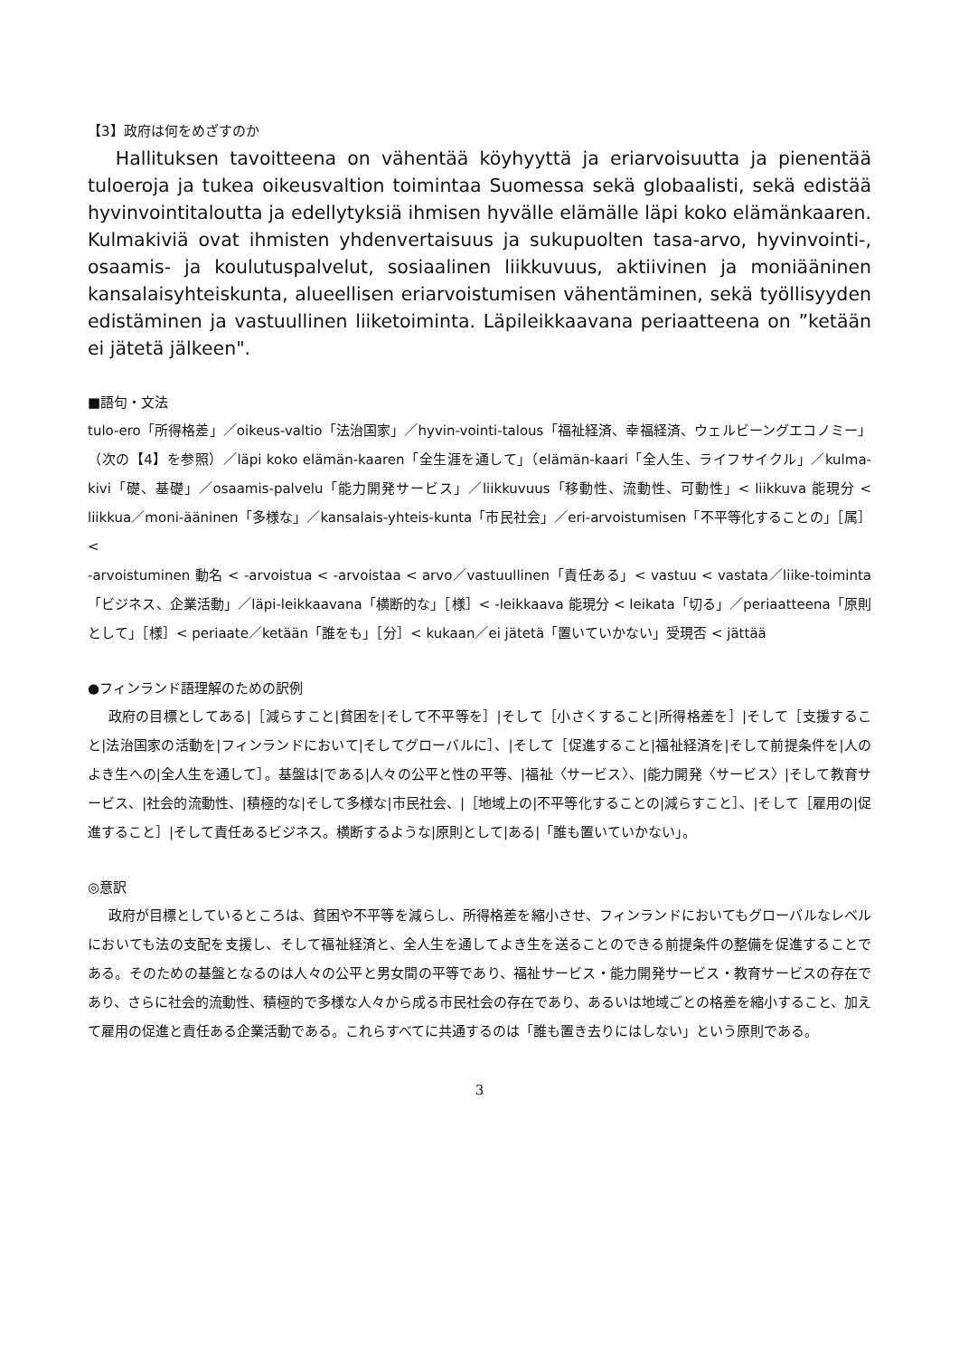【3】政府は何をめざすのか
Hallituksen tavoitteena on vähentää köyhyyttä ja eriarvoisuutta ja pienentää tuloeroja ja tukea oikeusvaltion toimintaa Suomessa sekä globaalisti, sekä edistää hyvinvointitaloutta ja edellytyksiä ihmisen hyvälle elämälle läpi koko elämänkaaren. Kulmakiviä ovat ihmisten yhdenvertaisuus ja sukupuolten tasa-arvo, hyvinvointi-, osaamis- ja koulutuspalvelut, sosiaalinen liikkuvuus, aktiivinen ja moniääninen kansalaisyhteiskunta, alueellisen eriarvoistumisen vähentäminen, sekä työllisyyden edistäminen ja vastuullinen liiketoiminta. Läpileikkaavana periaatteena on ”ketään ei jätetä jälkeen".
■語句・文法
tulo-ero「所得格差」／oikeus-valtio「法治国家」／hyvin-vointi-talous「福祉経済、幸福経済、ウェルビーングエコノミー」（次の【4】を参照）／läpi koko elämän-kaaren「全生涯を通して」（elämän-kaari「全人生、ライフサイクル」／kulma-kivi「礎、基礎」／osaamis-palvelu「能力開発サービス」／liikkuvuus「移動性、流動性、可動性」< liikkuva 能現分 < liikkua／moni-ääninen「多様な」／kansalais-yhteis-kunta「市民社会」／eri-arvoistumisen「不平等化することの」［属］<
-arvoistuminen 動名 < -arvoistua < -arvoistaa < arvo／vastuullinen「責任ある」< vastuu < vastata／liike-toiminta「ビジネス、企業活動」／läpi-leikkaavana「横断的な」［様］< -leikkaava 能現分 < leikata「切る」／periaatteena「原則として」［様］< periaate／ketään「誰をも」［分］< kukaan／ei jätetä「置いていかない」受現否 < jättää
●フィンランド語理解のための訳例
政府の目標としてある|［減らすこと|貧困を|そして不平等を］|そして［小さくすること|所得格差を］|そして［支援すること|法治国家の活動を|フィンランドにおいて|そしてグローバルに］、|そして［促進すること|福祉経済を|そして前提条件を|人のよき生への|全人生を通して］。基盤は|である|人々の公平と性の平等、|福祉〈サービス〉、|能力開発〈サービス〉|そして教育サービス、|社会的流動性、|積極的な|そして多様な|市民社会、|［地域上の|不平等化することの|減らすこと］、|そして［雇用の|促進すること］|そして責任あるビジネス。横断するような|原則として|ある|「誰も置いていかない」。
◎意訳
政府が目標としているところは、貧困や不平等を減らし、所得格差を縮小させ、フィンランドにおいてもグローバルなレベルにおいても法の支配を支援し、そして福祉経済と、全人生を通してよき生を送ることのできる前提条件の整備を促進することである。そのための基盤となるのは人々の公平と男女間の平等であり、福祉サービス・能力開発サービス・教育サービスの存在であり、さらに社会的流動性、積極的で多様な人々から成る市民社会の存在であり、あるいは地域ごとの格差を縮小すること、加えて雇用の促進と責任ある企業活動である。これらすべてに共通するのは「誰も置き去りにはしない」という原則である。
3